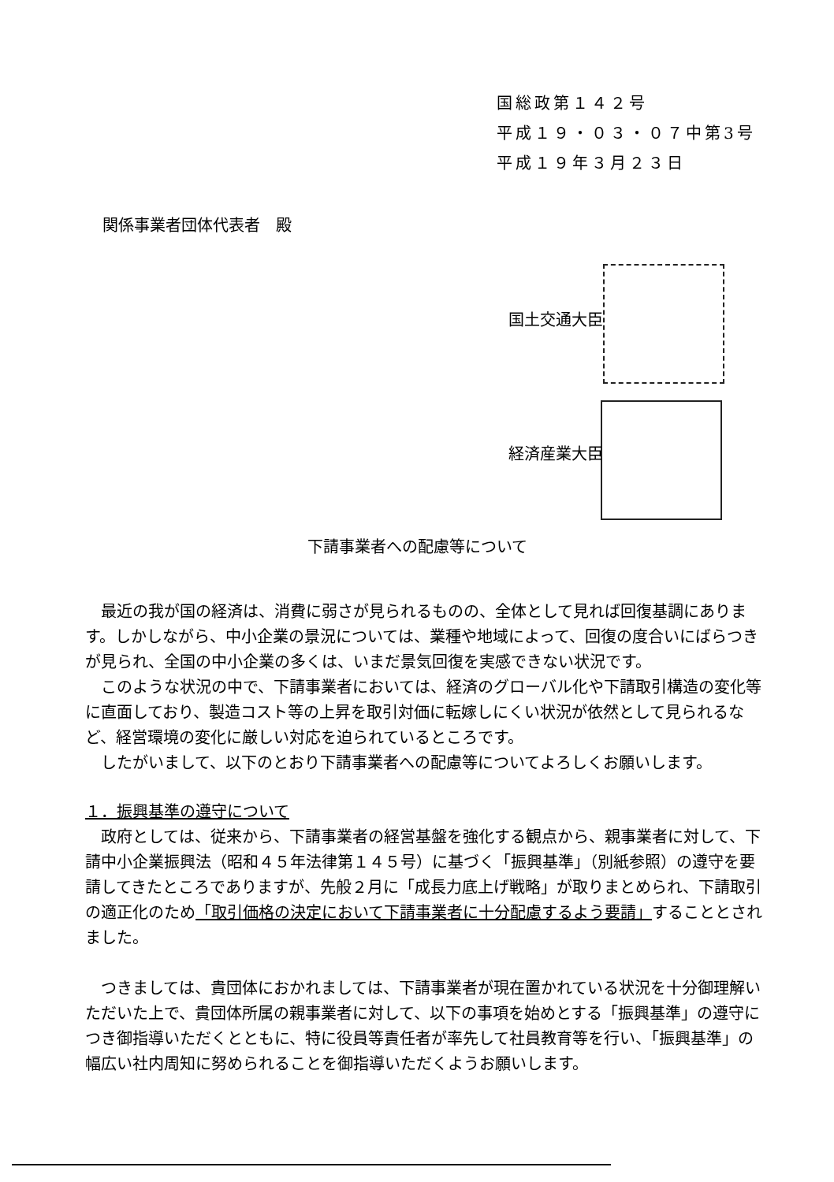国総政第１４２号
平成１９・０３・０７中第3号
平成１９年３月２３日
関係事業者団体代表者　殿
国土交通大臣
経済産業大臣
下請事業者への配慮等について
最近の我が国の経済は、消費に弱さが見られるものの、全体として見れば回復基調にあります。しかしながら、中小企業の景況については、業種や地域によって、回復の度合いにばらつきが見られ、全国の中小企業の多くは、いまだ景気回復を実感できない状況です。
このような状況の中で、下請事業者においては、経済のグローバル化や下請取引構造の変化等に直面しており、製造コスト等の上昇を取引対価に転嫁しにくい状況が依然として見られるなど、経営環境の変化に厳しい対応を迫られているところです。
したがいまして、以下のとおり下請事業者への配慮等についてよろしくお願いします。
１．振興基準の遵守について
政府としては、従来から、下請事業者の経営基盤を強化する観点から、親事業者に対して、下請中小企業振興法（昭和４５年法律第１４５号）に基づく「振興基準」（別紙参照）の遵守を要請してきたところでありますが、先般２月に「成長力底上げ戦略」が取りまとめられ、下請取引の適正化のため「取引価格の決定において下請事業者に十分配慮するよう要請」することとされました。
つきましては、貴団体におかれましては、下請事業者が現在置かれている状況を十分御理解いただいた上で、貴団体所属の親事業者に対して、以下の事項を始めとする「振興基準」の遵守につき御指導いただくとともに、特に役員等責任者が率先して社員教育等を行い、「振興基準」の幅広い社内周知に努められることを御指導いただくようお願いします。